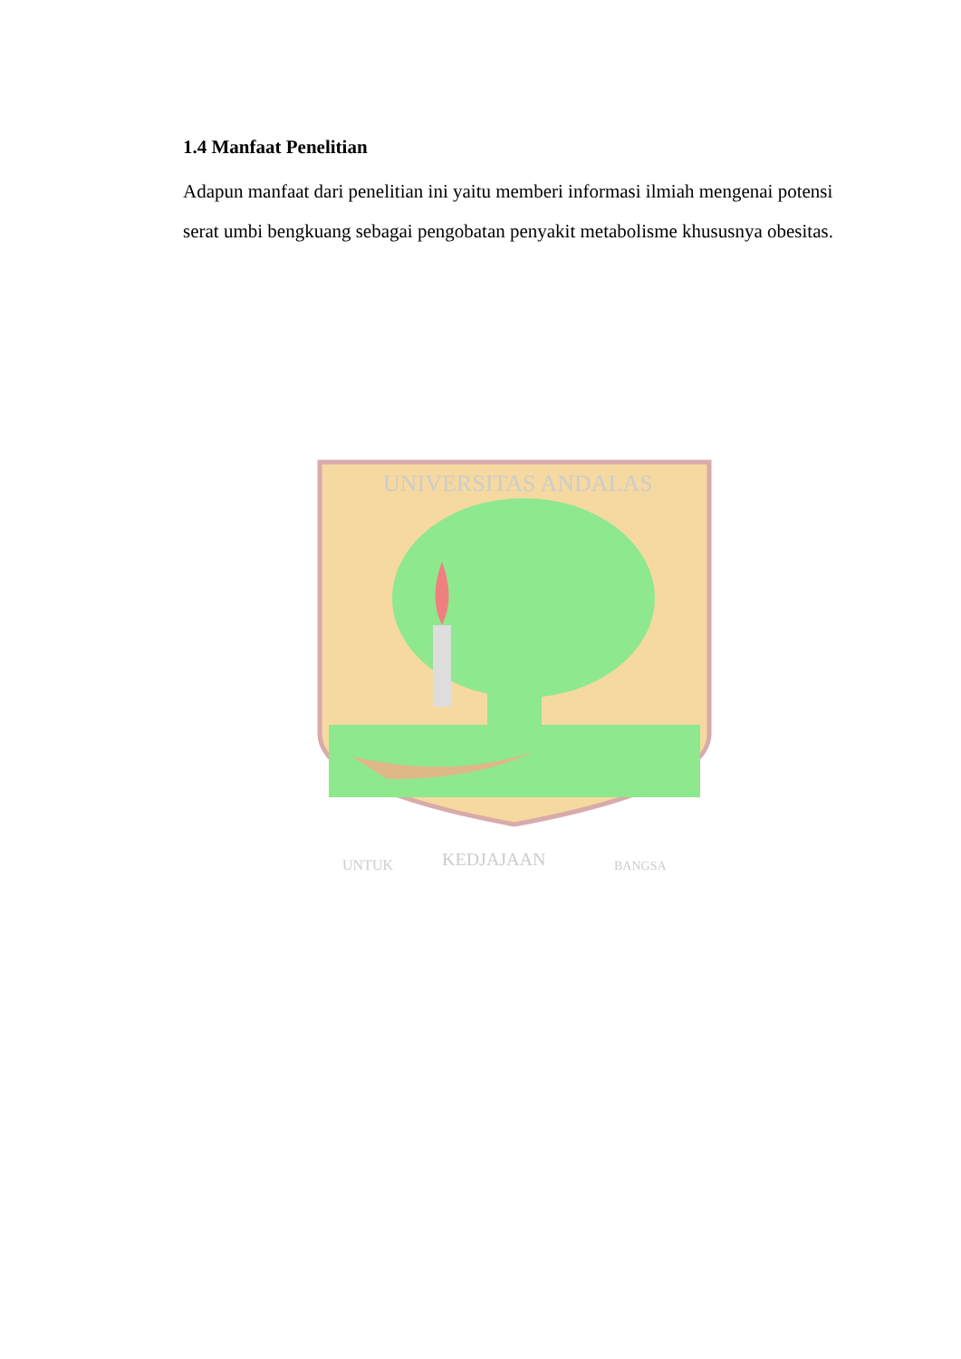1.4 Manfaat Penelitian
Adapun manfaat dari penelitian ini yaitu memberi informasi ilmiah mengenai potensi serat umbi bengkuang sebagai pengobatan penyakit metabolisme khususnya obesitas.
UNIVERSITAS ANDALAS
UNTUK
KEDJAJAAN
BANGSA